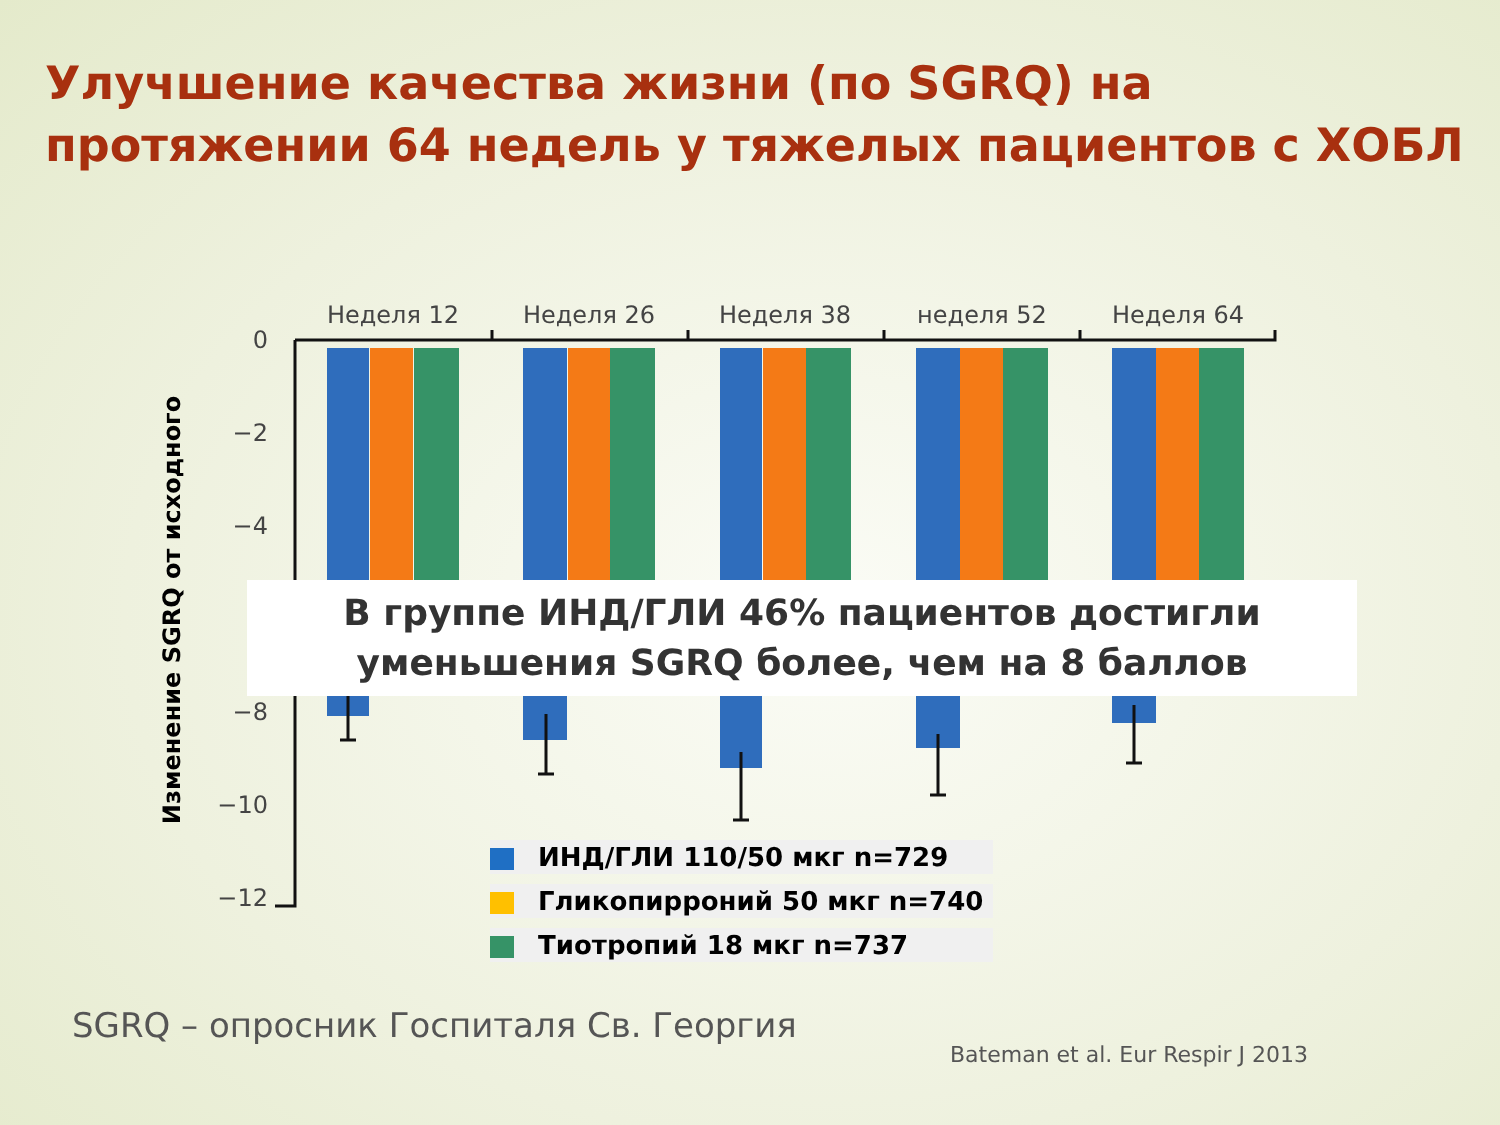Улучшение качества жизни (по SGRQ) на протяжении 64 недель у тяжелых пациентов с ХОБЛ
Изменение SGRQ от исходного
Неделя 12
Неделя 26
Неделя 38
неделя 52
Неделя 64
0
−2
−4
−8
−10
−12
В группе ИНД/ГЛИ 46% пациентов достигли
уменьшения SGRQ более, чем на 8 баллов
ИНД/ГЛИ 110/50 мкг n=729
Гликопирроний 50 мкг n=740
Тиотропий 18 мкг n=737
SGRQ – опросник Госпиталя Св. Георгия
Bateman et al. Eur Respir J 2013